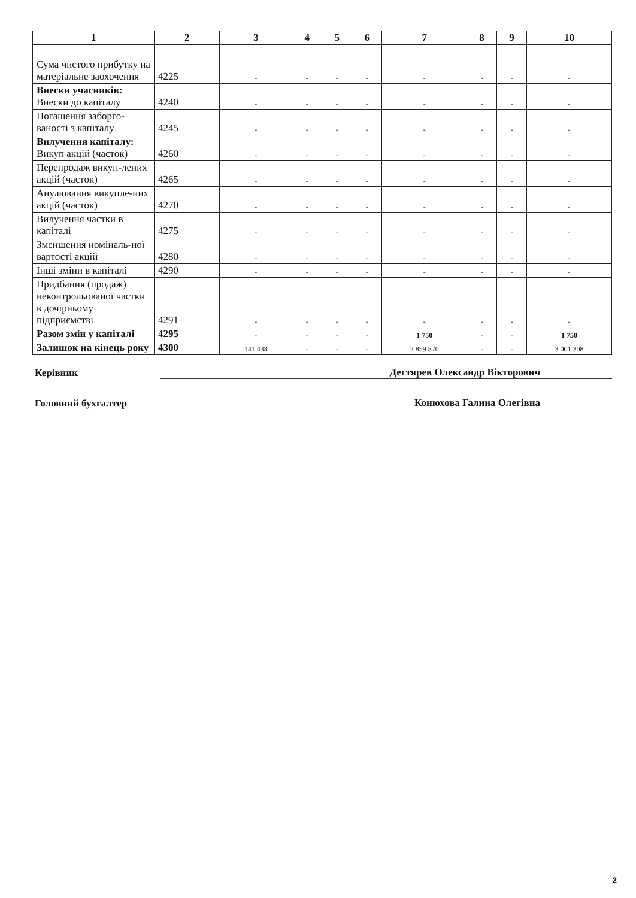| 1 | 2 | 3 | 4 | 5 | 6 | 7 | 8 | 9 | 10 |
| --- | --- | --- | --- | --- | --- | --- | --- | --- | --- |
| Сума чистого прибутку на матеріальне заохочення | 4225 | - | - | - | - | - | - | - | - |
| Внески учасників: Внески до капіталу | 4240 | - | - | - | - | - | - | - | - |
| Погашення заборго-ваності з капіталу | 4245 | - | - | - | - | - | - | - | - |
| Вилучення капіталу: Викуп акцій (часток) | 4260 | - | - | - | - | - | - | - | - |
| Перепродаж викуп-лених акцій (часток) | 4265 | - | - | - | - | - | - | - | - |
| Анулювання викупле-них акцій (часток) | 4270 | - | - | - | - | - | - | - | - |
| Вилучення частки в капіталі | 4275 | - | - | - | - | - | - | - | - |
| Зменшення номіналь-ної вартості акцій | 4280 | - | - | - | - | - | - | - | - |
| Інші зміни в капіталі | 4290 | - | - | - | - | - | - | - | - |
| Придбання (продаж) неконтрольованої частки в дочірньому підприємстві | 4291 | - | - | - | - | - | - | - | - |
| Разом змін у капіталі | 4295 | - | - | - | - | 1 750 | - | - | 1 750 |
| Залишок на кінець року | 4300 | 141 438 | - | - | - | 2 859 870 | - | - | 3 001 308 |
Керівник
Дегтярев Олександр Вікторович
Головний бухгалтер
Конюхова Галина Олегівна
2